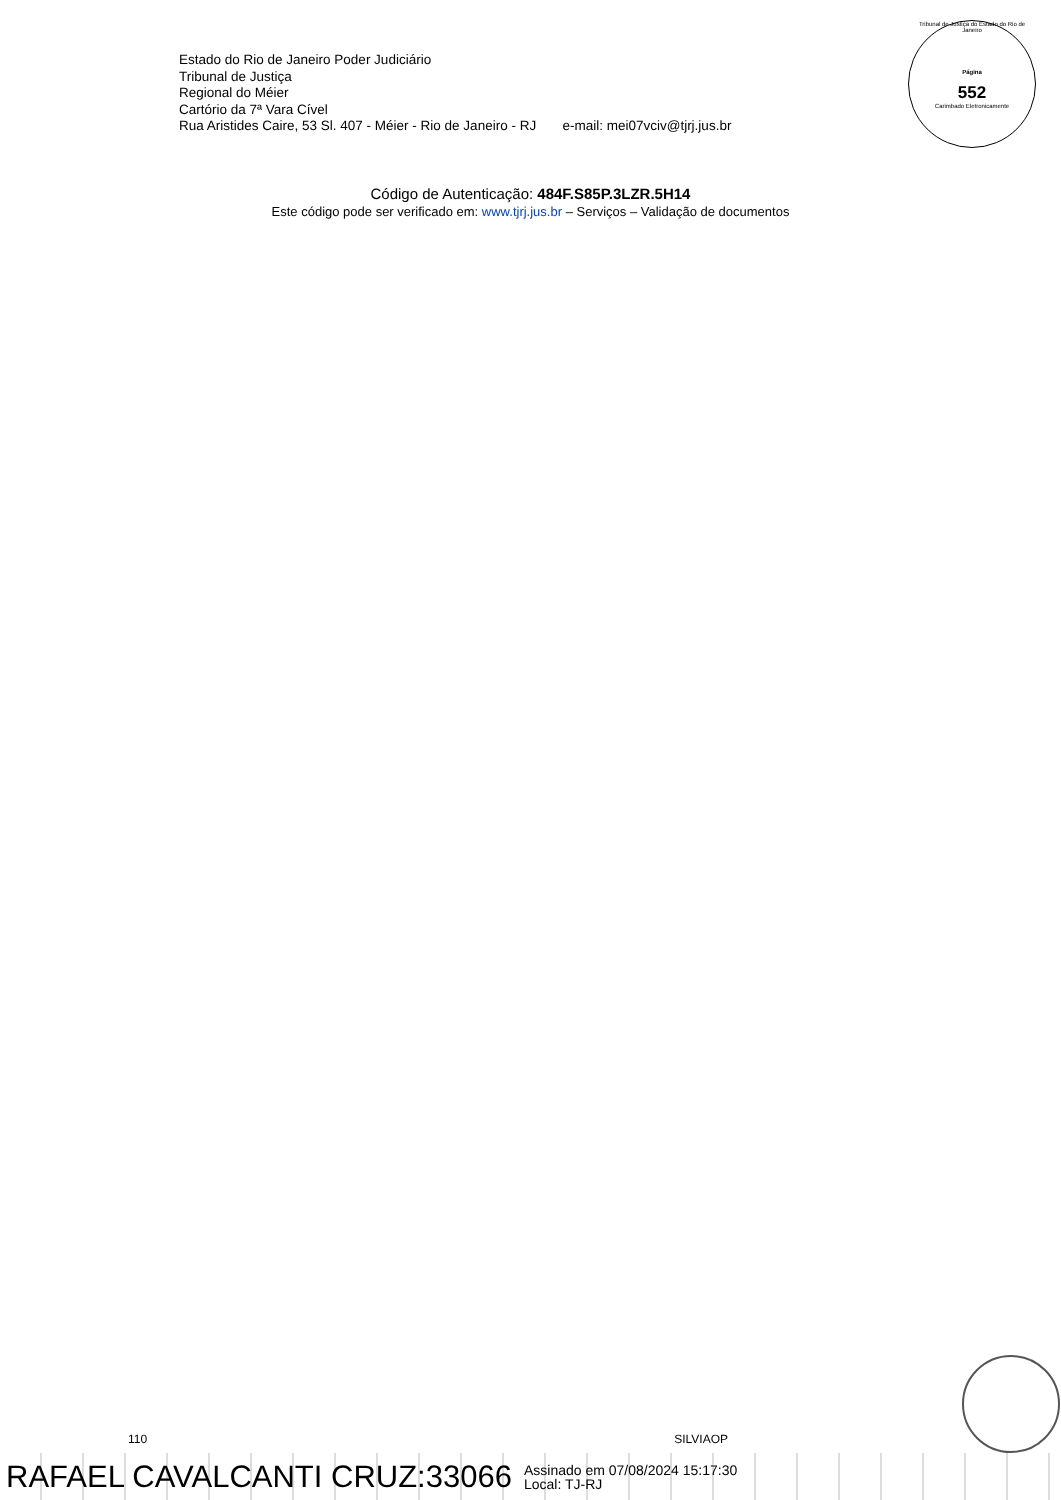Estado do Rio de Janeiro Poder Judiciário
Tribunal de Justiça
Regional do Méier
Cartório da 7ª Vara Cível
Rua Aristides Caire, 53 Sl. 407 - Méier - Rio de Janeiro - RJ e-mail: mei07vciv@tjrj.jus.br
Tribunal de Justiça do Estado do Rio de Janeiro
Página
552
Carimbado Eletronicamente
Código de Autenticação: 484F.S85P.3LZR.5H14
Este código pode ser verificado em: www.tjrj.jus.br – Serviços – Validação de documentos
110 SILVIAOP
RAFAEL CAVALCANTI CRUZ:33066 Assinado em 07/08/2024 15:17:30
Local: TJ-RJ